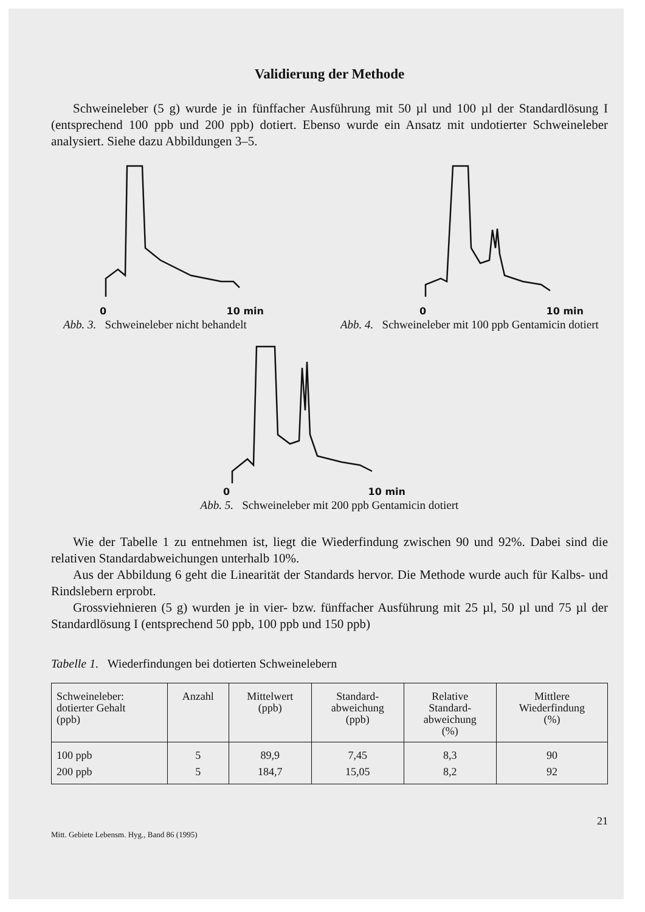Validierung der Methode
Schweineleber (5 g) wurde je in fünffacher Ausführung mit 50 µl und 100 µl der Standardlösung I (entsprechend 100 ppb und 200 ppb) dotiert. Ebenso wurde ein Ansatz mit undotierter Schweineleber analysiert. Siehe dazu Abbildungen 3–5.
0 10 min
Abb. 3. Schweineleber nicht behandelt
0 10 min
Abb. 4. Schweineleber mit 100 ppb Gentamicin dotiert
0 10 min
Abb. 5. Schweineleber mit 200 ppb Gentamicin dotiert
Wie der Tabelle 1 zu entnehmen ist, liegt die Wiederfindung zwischen 90 und 92%. Dabei sind die relativen Standardabweichungen unterhalb 10%.
Aus der Abbildung 6 geht die Linearität der Standards hervor. Die Methode wurde auch für Kalbs- und Rindslebern erprobt.
Grossviehnieren (5 g) wurden je in vier- bzw. fünffacher Ausführung mit 25 µl, 50 µl und 75 µl der Standardlösung I (entsprechend 50 ppb, 100 ppb und 150 ppb)
Tabelle 1. Wiederfindungen bei dotierten Schweinelebern
| Schweineleber: dotierter Gehalt (ppb) | Anzahl | Mittelwert (ppb) | Standard- abweichung (ppb) | Relative Standard- abweichung (%) | Mittlere Wiederfindung (%) |
| --- | --- | --- | --- | --- | --- |
| 100 ppb | 5 | 89,9 | 7,45 | 8,3 | 90 |
| 200 ppb | 5 | 184,7 | 15,05 | 8,2 | 92 |
21
Mitt. Gebiete Lebensm. Hyg., Band 86 (1995)